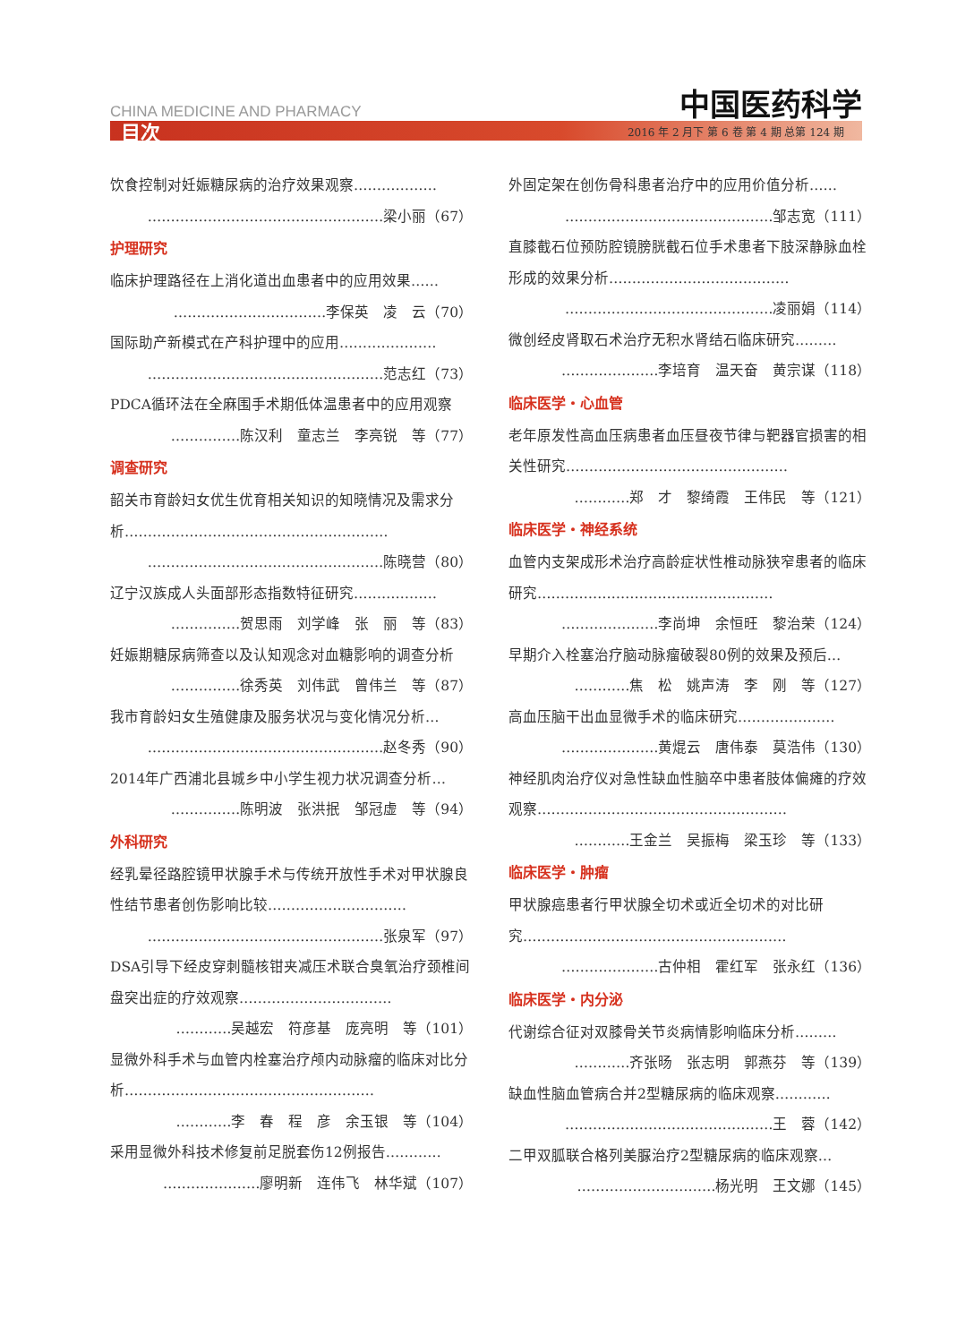中国医药科学
CHINA MEDICINE AND PHARMACY
目次 2016 年 2 月下 第 6 卷 第 4 期 总第 124 期
饮食控制对妊娠糖尿病的治疗效果观察………………
……………………………………………梁小丽（67）
护理研究
临床护理路径在上消化道出血患者中的应用效果……
……………………………李保英　凌　云（70）
国际助产新模式在产科护理中的应用…………………
……………………………………………范志红（73）
PDCA循环法在全麻围手术期低体温患者中的应用观察
……………陈汉利　童志兰　李亮锐　等（77）
调查研究
韶关市育龄妇女优生优育相关知识的知晓情况及需求分析…………………………………………………
……………………………………………陈晓营（80）
辽宁汉族成人头面部形态指数特征研究………………
……………贺思雨　刘学峰　张　丽　等（83）
妊娠期糖尿病筛查以及认知观念对血糖影响的调查分析
……………徐秀英　刘伟武　曾伟兰　等（87）
我市育龄妇女生殖健康及服务状况与变化情况分析…
……………………………………………赵冬秀（90）
2014年广西浦北县城乡中小学生视力状况调查分析…
……………陈明波　张洪抿　邹冠虚　等（94）
外科研究
经乳晕径路腔镜甲状腺手术与传统开放性手术对甲状腺良性结节患者创伤影响比较…………………………
……………………………………………张泉军（97）
DSA引导下经皮穿刺髓核钳夹减压术联合臭氧治疗颈椎间盘突出症的疗效观察……………………………
…………吴越宏　符彦基　庞亮明　等（101）
显微外科手术与血管内栓塞治疗颅内动脉瘤的临床对比分析………………………………………………
…………李　春　程　彦　余玉银　等（104）
采用显微外科技术修复前足脱套伤12例报告…………
…………………廖明新　连伟飞　林华斌（107）
外固定架在创伤骨科患者治疗中的应用价值分析……
………………………………………邹志宽（111）
直膝截石位预防腔镜膀胱截石位手术患者下肢深静脉血栓形成的效果分析…………………………………
………………………………………凌丽娟（114）
微创经皮肾取石术治疗无积水肾结石临床研究………
…………………李培育　温天奋　黄宗谋（118）
临床医学・心血管
老年原发性高血压病患者血压昼夜节律与靶器官损害的相关性研究…………………………………………
…………郑　才　黎绮霞　王伟民　等（121）
临床医学・神经系统
血管内支架成形术治疗高龄症状性椎动脉狭窄患者的临床研究……………………………………………
…………………李尚坤　余恒旺　黎治荣（124）
早期介入栓塞治疗脑动脉瘤破裂80例的效果及预后…
…………焦　松　姚声涛　李　刚　等（127）
高血压脑干出血显微手术的临床研究…………………
…………………黄焜云　唐伟泰　莫浩伟（130）
神经肌肉治疗仪对急性缺血性脑卒中患者肢体偏瘫的疗效观察………………………………………………
…………王金兰　吴振梅　梁玉珍　等（133）
临床医学・肿瘤
甲状腺癌患者行甲状腺全切术或近全切术的对比研究…………………………………………………
…………………古仲相　霍红军　张永红（136）
临床医学・内分泌
代谢综合征对双膝骨关节炎病情影响临床分析………
…………齐张旸　张志明　郭燕芬　等（139）
缺血性脑血管病合并2型糖尿病的临床观察…………
………………………………………王　蓉（142）
二甲双胍联合格列美脲治疗2型糖尿病的临床观察…
…………………………杨光明　王文娜（145）